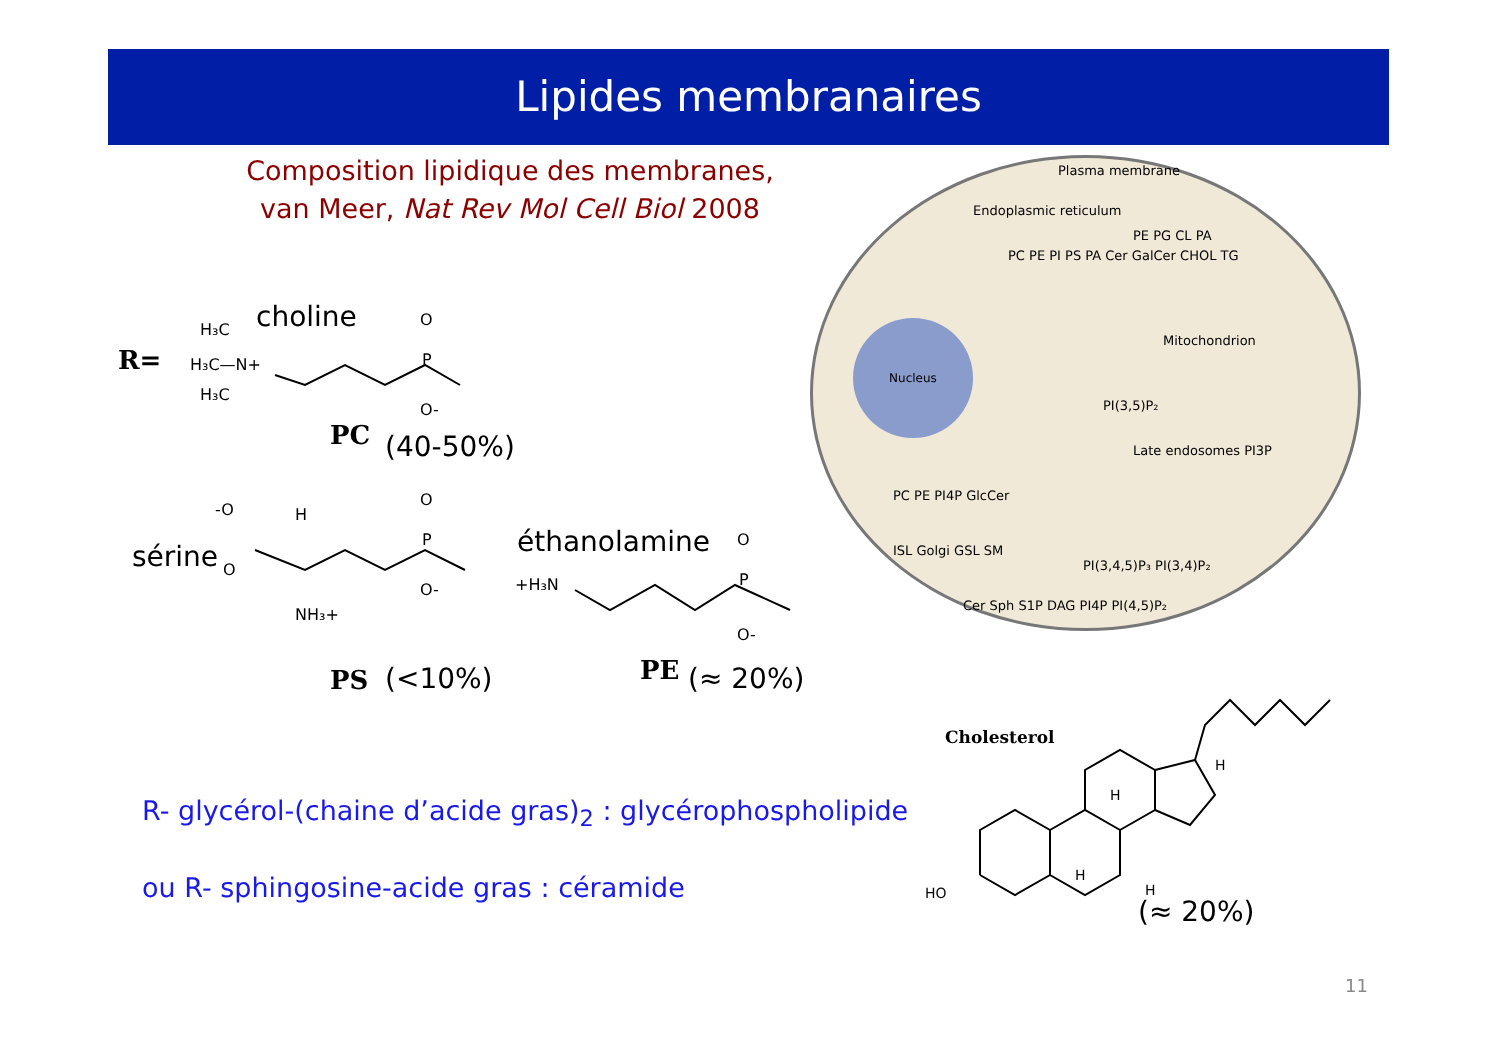Lipides membranaires
Composition lipidique des membranes,
van Meer, Nat Rev Mol Cell Biol 2008
R=
choline
H₃C
H₃C—N+
H₃C
O
P
O-
PC (40-50%)
sérine
-O
O
H
NH₃+
O
P
O-
éthanolamine
+H₃N
O
P
O-
PS (<10%) PE (≈ 20%)
Nucleus
Plasma membrane
Endoplasmic reticulum
PC PE PI PS PA Cer GalCer CHOL TG
PE PG CL PA
Mitochondrion
PI(3,5)P₂
Late endosomes PI3P
PC PE PI4P GlcCer
ISL Golgi GSL SM
PI(3,4,5)P₃ PI(3,4)P₂
Cer Sph S1P DAG PI4P PI(4,5)P₂
Cholesterol
HO
H
H
H
H
(≈ 20%)
R- glycérol-(chaine d’acide gras)<sub>2</sub> : glycérophospholipide
ou R- sphingosine-acide gras : céramide
11